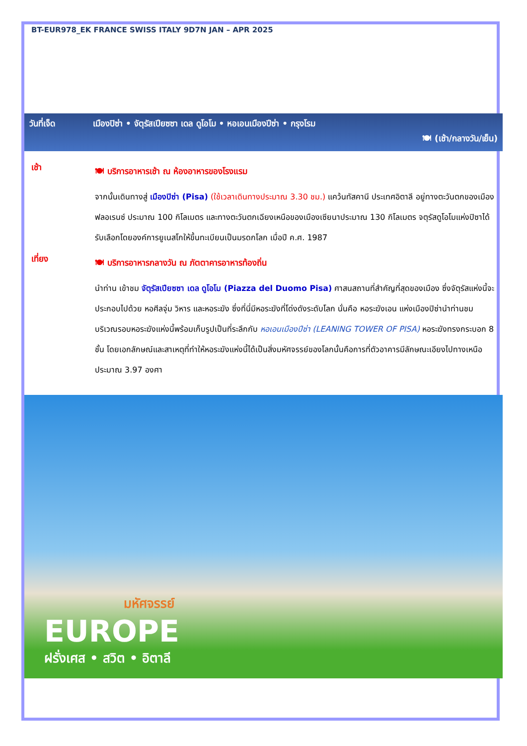BT-EUR978_EK FRANCE SWISS ITALY 9D7N JAN – APR 2025
วันที่เจ็ด เมืองปิซ่า • จัตุรัสเปียซซา เดล ดูโอโม • หอเอนเมืองปีซ่า • กรุงโรม
🍽 (เช้า/กลางวัน/เย็น)
เช้า
🍽 บริการอาหารเช้า ณ ห้องอาหารของโรงแรม
จากนั้นเดินทางสู่ เมืองปิซ่า (Pisa) (ใช้เวลาเดินทางประมาณ 3.30 ชม.) แคว้นทัสคานี ประเทศอิตาลี อยู่ทางตะวันตกของเมืองฟลอเรนซ์ ประมาณ 100 กิโลเมตร และทางตะวันตกเฉียงเหนือของเมืองเซียนาประมาณ 130 กิโลเมตร จตุรัสดูโอโมแห่งปิซาได้รับเลือกโดยองค์การยูเนสโกให้ขึ้นทะเบียนเป็นมรดกโลก เมื่อปี ค.ศ. 1987
เที่ยง
🍽 บริการอาหารกลางวัน ณ ภัตตาคารอาหารท้องถิ่น
นำท่าน เข้าชม จัตุรัสเปียซซา เดล ดูโอโม (Piazza del Duomo Pisa) ศาสนสถานที่สำคัญที่สุดของเมือง ซึ่งจัตุรัสแห่งนี้จะประกอบไปด้วย หอศีลจุ่ม วิหาร และหอระฆัง ซึ่งที่นี่มีหอระฆังที่โด่งดังระดับโลก นั่นคือ หอระฆังเอน แห่งเมืองปิซ่านำท่านชมบริเวณรอบหอระฆังแห่งนี้พร้อมเก็บรูปเป็นที่ระลึกกับ หอเอนเมืองปีซ่า (LEANING TOWER OF PISA) หอระฆังทรงกระบอก 8 ชั้น โดยเอกลักษณ์และสาเหตุที่ทำให้หอระฆังแห่งนี้ได้เป็นสิ่งมหัศจรรย์ของโลกนั้นคือการที่ตัวอาคารมีลักษณะเอียงไปทางเหนือประมาณ 3.97 องศา
มหัศจรรย์
EUROPE
ฝรั่งเศส • สวิต • อิตาลี